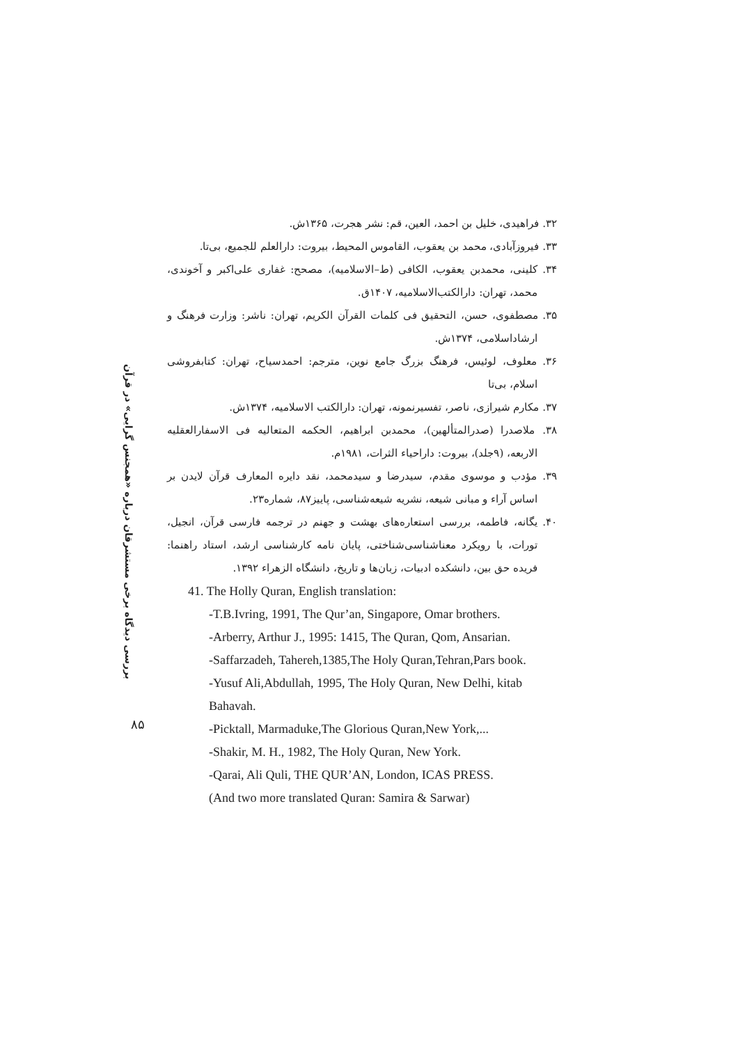بررسی دیدگاه برخی مستشرقان درباره «همجنس گرایی» در قرآن
۸۵
۳۲. فراهیدی، خلیل بن احمد، العین، قم: نشر هجرت، ۱۳۶۵ش.
۳۳. فیروزآبادی، محمد بن یعقوب، القاموس المحیط، بیروت: دارالعلم للجمیع، بی‌تا.
۳۴. کلینی، محمدبن یعقوب، الکافی (ط–الاسلامیه)، مصحح: غفاری علی‌اکبر و آخوندی، محمد، تهران: دارالکتب‌الاسلامیه، ۱۴۰۷ق.
۳۵. مصطفوی، حسن، التحقیق فی کلمات القرآن الکریم، تهران: ناشر: وزارت فرهنگ و ارشاداسلامی، ۱۳۷۴ش.
۳۶. معلوف، لوئیس، فرهنگ بزرگ جامع نوین، مترجم: احمدسیاح، تهران: کتابفروشی اسلام، بی‌تا
۳۷. مکارم شیرازی، ناصر، تفسیرنمونه، تهران: دارالکتب الاسلامیه، ۱۳۷۴ش.
۳۸. ملاصدرا (صدرالمتألهین)، محمدبن ابراهیم، الحکمه المتعالیه فی الاسفارالعقلیه الاربعه، (۹جلد)، بیروت: داراحیاء الثرات، ۱۹۸۱م.
۳۹. مؤدب و موسوی مقدم، سیدرضا و سیدمحمد، نقد دایره المعارف قرآن لایدن بر اساس آراء و مبانی شیعه، نشریه شیعه‌شناسی، پاییز۸۷، شماره۲۳.
۴۰. یگانه، فاطمه، بررسی استعاره‌های بهشت و جهنم در ترجمه فارسی قرآن، انجیل، تورات، با رویکرد معناشناسی‌شناختی، پایان نامه کارشناسی ارشد، استاد راهنما: فریده حق بین، دانشکده ادبیات، زبان‌ها و تاریخ، دانشگاه الزهراء ۱۳۹۲.
41. The Holly Quran, English translation:
-T.B.Ivring, 1991, The Qur’an, Singapore, Omar brothers.
-Arberry, Arthur J., 1995: 1415, The Quran, Qom, Ansarian.
-Saffarzadeh, Tahereh,1385,The Holy Quran,Tehran,Pars book.
-Yusuf Ali,Abdullah, 1995, The Holy Quran, New Delhi, kitab Bahavah.
-Picktall, Marmaduke,The Glorious Quran,New York,...
-Shakir, M. H., 1982, The Holy Quran, New York.
-Qarai, Ali Quli, THE QUR’AN, London, ICAS PRESS.
(And two more translated Quran: Samira & Sarwar)